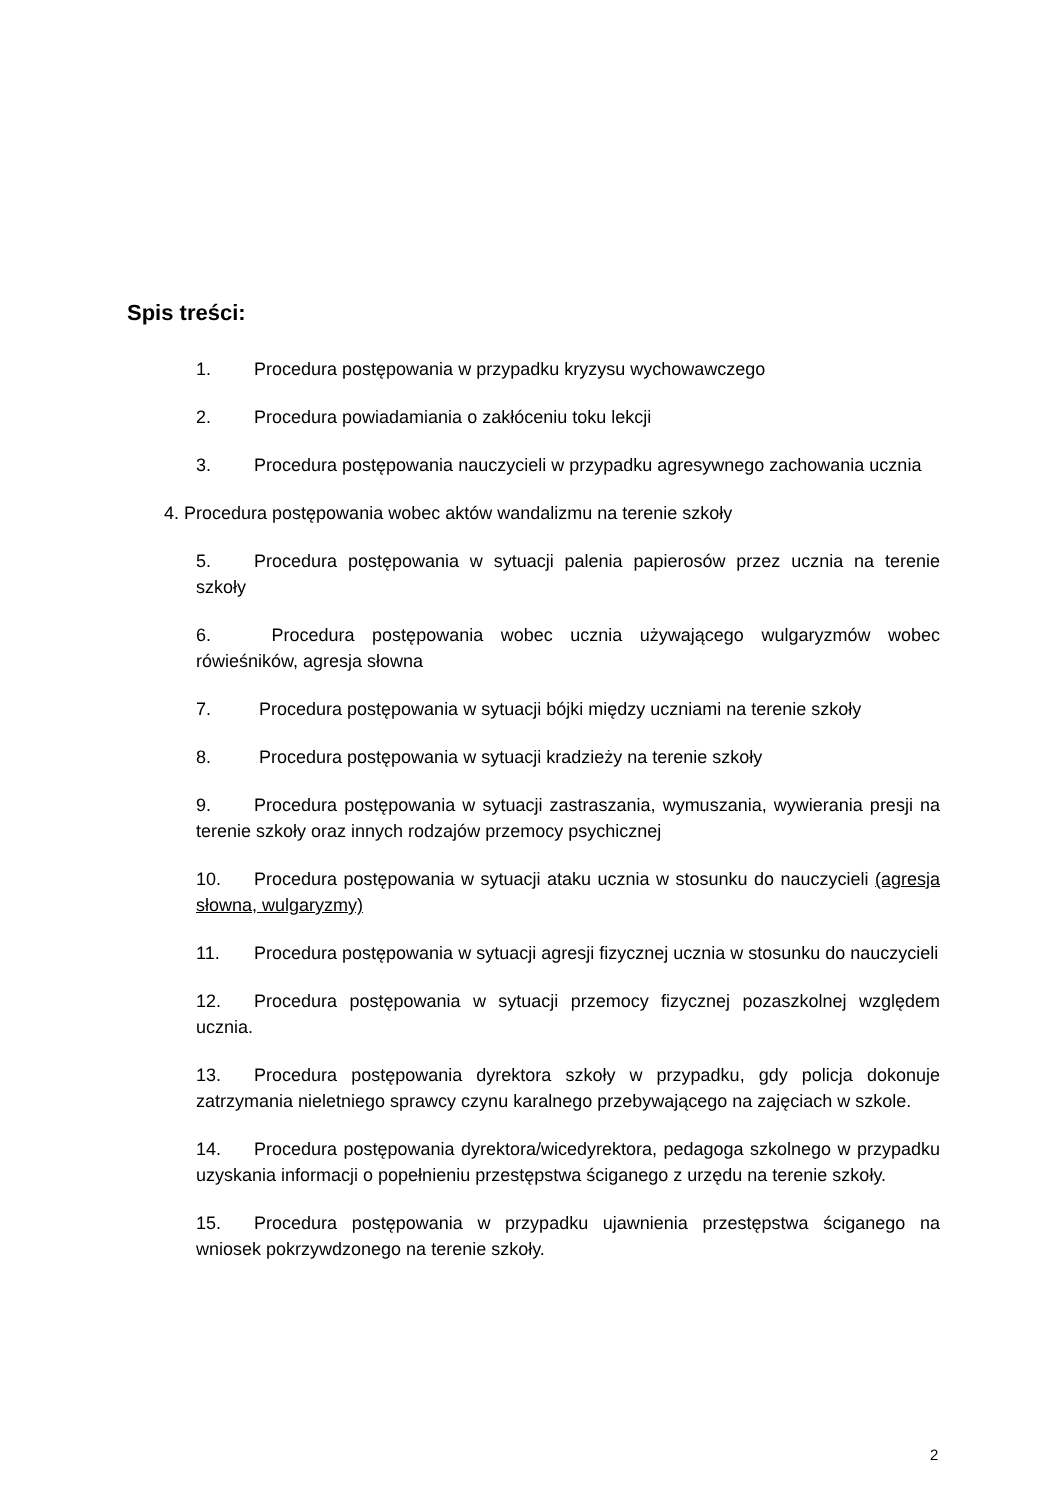Spis treści:
1. Procedura postępowania w przypadku kryzysu wychowawczego
2. Procedura powiadamiania o zakłóceniu toku lekcji
3. Procedura postępowania nauczycieli w przypadku agresywnego zachowania ucznia
4. Procedura postępowania wobec aktów wandalizmu na terenie szkoły
5. Procedura postępowania w sytuacji palenia papierosów przez ucznia na terenie szkoły
6. Procedura postępowania wobec ucznia używającego wulgaryzmów wobec rówieśników, agresja słowna
7. Procedura postępowania w sytuacji bójki między uczniami na terenie szkoły
8. Procedura postępowania w sytuacji kradzieży na terenie szkoły
9. Procedura postępowania w sytuacji zastraszania, wymuszania, wywierania presji na terenie szkoły oraz innych rodzajów przemocy psychicznej
10. Procedura postępowania w sytuacji ataku ucznia w stosunku do nauczycieli (agresja słowna, wulgaryzmy)
11. Procedura postępowania w sytuacji agresji fizycznej ucznia w stosunku do nauczycieli
12. Procedura postępowania w sytuacji przemocy fizycznej pozaszkolnej względem ucznia.
13. Procedura postępowania dyrektora szkoły w przypadku, gdy policja dokonuje zatrzymania nieletniego sprawcy czynu karalnego przebywającego na zajęciach w szkole.
14. Procedura postępowania dyrektora/wicedyrektora, pedagoga szkolnego w przypadku uzyskania informacji o popełnieniu przestępstwa ściganego z urzędu na terenie szkoły.
15. Procedura postępowania w przypadku ujawnienia przestępstwa ściganego na wniosek pokrzywdzonego na terenie szkoły.
2